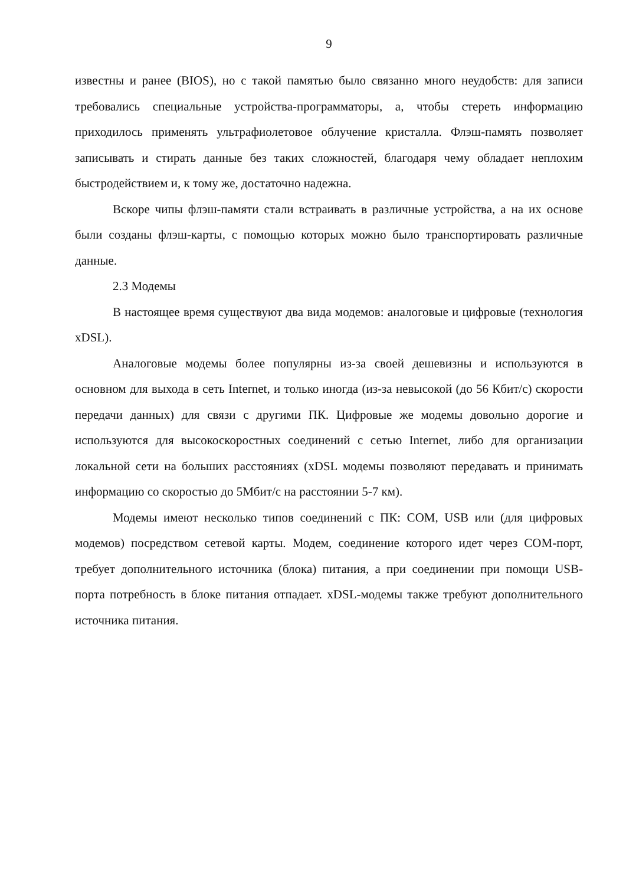9
известны и ранее (BIOS), но с такой памятью было связанно много неудобств: для записи требовались специальные устройства-программаторы, а, чтобы стереть информацию приходилось применять ультрафиолетовое облучение кристалла. Флэш-память позволяет записывать и стирать данные без таких сложностей, благодаря чему обладает неплохим быстродействием и, к тому же, достаточно надежна.
Вскоре чипы флэш-памяти стали встраивать в различные устройства, а на их основе были созданы флэш-карты, с помощью которых можно было транспортировать различные данные.
2.3 Модемы
В настоящее время существуют два вида модемов: аналоговые и цифровые (технология xDSL).
Аналоговые модемы более популярны из-за своей дешевизны и используются в основном для выхода в сеть Internet, и только иногда (из-за невысокой (до 56 Кбит/с) скорости передачи данных) для связи с другими ПК. Цифровые же модемы довольно дорогие и используются для высокоскоростных соединений с сетью Internet, либо для организации локальной сети на больших расстояниях (xDSL модемы позволяют передавать и принимать информацию со скоростью до 5Мбит/с на расстоянии 5-7 км).
Модемы имеют несколько типов соединений с ПК: COM, USB или (для цифровых модемов) посредством сетевой карты. Модем, соединение которого идет через COM-порт, требует дополнительного источника (блока) питания, а при соединении при помощи USB-порта потребность в блоке питания отпадает. xDSL-модемы также требуют дополнительного источника питания.